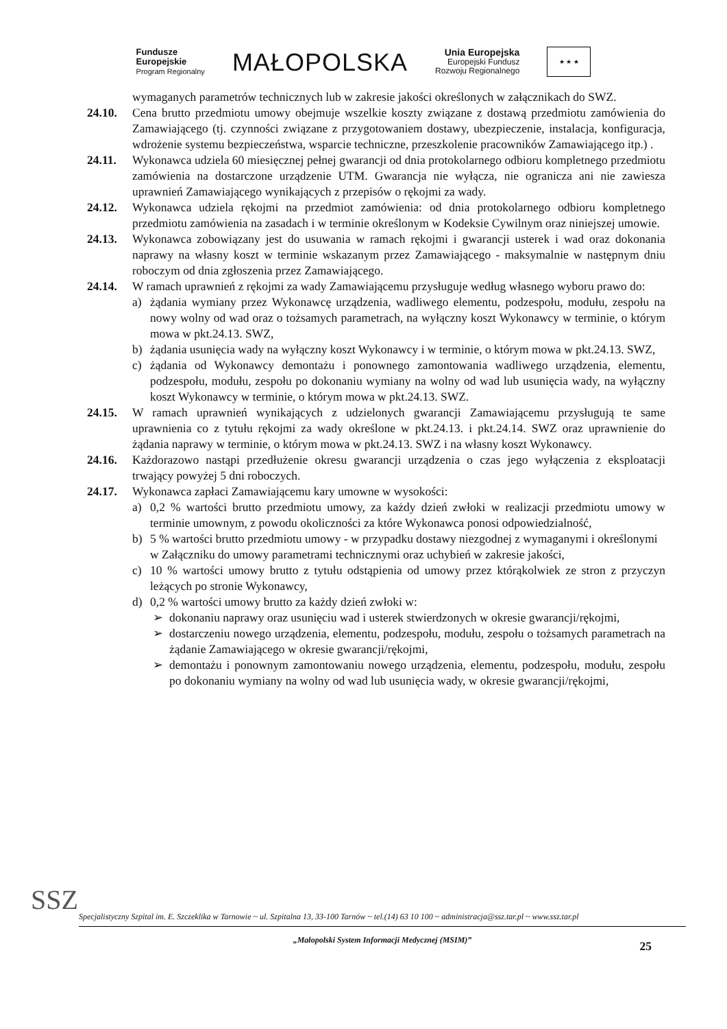Fundusze
Europejskie
Program Regionalny
MAŁOPOLSKA
Unia Europejska
Europejski Fundusz
Rozwoju Regionalnego
★ ★ ★
wymaganych parametrów technicznych lub w zakresie jakości określonych w załącznikach do SWZ.
24.10. Cena brutto przedmiotu umowy obejmuje wszelkie koszty związane z dostawą przedmiotu zamówienia do Zamawiającego (tj. czynności związane z przygotowaniem dostawy, ubezpieczenie, instalacja, konfiguracja, wdrożenie systemu bezpieczeństwa, wsparcie techniczne, przeszkolenie pracowników Zamawiającego itp.) .
24.11. Wykonawca udziela 60 miesięcznej pełnej gwarancji od dnia protokolarnego odbioru kompletnego przedmiotu zamówienia na dostarczone urządzenie UTM. Gwarancja nie wyłącza, nie ogranicza ani nie zawiesza uprawnień Zamawiającego wynikających z przepisów o rękojmi za wady.
24.12. Wykonawca udziela rękojmi na przedmiot zamówienia: od dnia protokolarnego odbioru kompletnego przedmiotu zamówienia na zasadach i w terminie określonym w Kodeksie Cywilnym oraz niniejszej umowie.
24.13. Wykonawca zobowiązany jest do usuwania w ramach rękojmi i gwarancji usterek i wad oraz dokonania naprawy na własny koszt w terminie wskazanym przez Zamawiającego - maksymalnie w następnym dniu roboczym od dnia zgłoszenia przez Zamawiającego.
24.14. W ramach uprawnień z rękojmi za wady Zamawiającemu przysługuje według własnego wyboru prawo do:
a) żądania wymiany przez Wykonawcę urządzenia, wadliwego elementu, podzespołu, modułu, zespołu na nowy wolny od wad oraz o tożsamych parametrach, na wyłączny koszt Wykonawcy w terminie, o którym mowa w pkt.24.13. SWZ,
b) żądania usunięcia wady na wyłączny koszt Wykonawcy i w terminie, o którym mowa w pkt.24.13. SWZ,
c) żądania od Wykonawcy demontażu i ponownego zamontowania wadliwego urządzenia, elementu, podzespołu, modułu, zespołu po dokonaniu wymiany na wolny od wad lub usunięcia wady, na wyłączny koszt Wykonawcy w terminie, o którym mowa w pkt.24.13. SWZ.
24.15. W ramach uprawnień wynikających z udzielonych gwarancji Zamawiającemu przysługują te same uprawnienia co z tytułu rękojmi za wady określone w pkt.24.13. i pkt.24.14. SWZ oraz uprawnienie do żądania naprawy w terminie, o którym mowa w pkt.24.13. SWZ i na własny koszt Wykonawcy.
24.16. Każdorazowo nastąpi przedłużenie okresu gwarancji urządzenia o czas jego wyłączenia z eksploatacji trwający powyżej 5 dni roboczych.
24.17. Wykonawca zapłaci Zamawiającemu kary umowne w wysokości:
a) 0,2 % wartości brutto przedmiotu umowy, za każdy dzień zwłoki w realizacji przedmiotu umowy w terminie umownym, z powodu okoliczności za które Wykonawca ponosi odpowiedzialność,
b) 5 % wartości brutto przedmiotu umowy - w przypadku dostawy niezgodnej z wymaganymi i określonymi w Załączniku do umowy parametrami technicznymi oraz uchybień w zakresie jakości,
c) 10 % wartości umowy brutto z tytułu odstąpienia od umowy przez którąkolwiek ze stron z przyczyn leżących po stronie Wykonawcy,
d) 0,2 % wartości umowy brutto za każdy dzień zwłoki w:
➢ dokonaniu naprawy oraz usunięciu wad i usterek stwierdzonych w okresie gwarancji/rękojmi,
➢ dostarczeniu nowego urządzenia, elementu, podzespołu, modułu, zespołu o tożsamych parametrach na żądanie Zamawiającego w okresie gwarancji/rękojmi,
➢ demontażu i ponownym zamontowaniu nowego urządzenia, elementu, podzespołu, modułu, zespołu po dokonaniu wymiany na wolny od wad lub usunięcia wady, w okresie gwarancji/rękojmi,
SSZ
Specjalistyczny Szpital im. E. Szczeklika w Tarnowie ~ ul. Szpitalna 13, 33-100 Tarnów ~ tel.(14) 63 10 100 ~ administracja@ssz.tar.pl ~ www.ssz.tar.pl
„Małopolski System Informacji Medycznej (MSIM)”
25